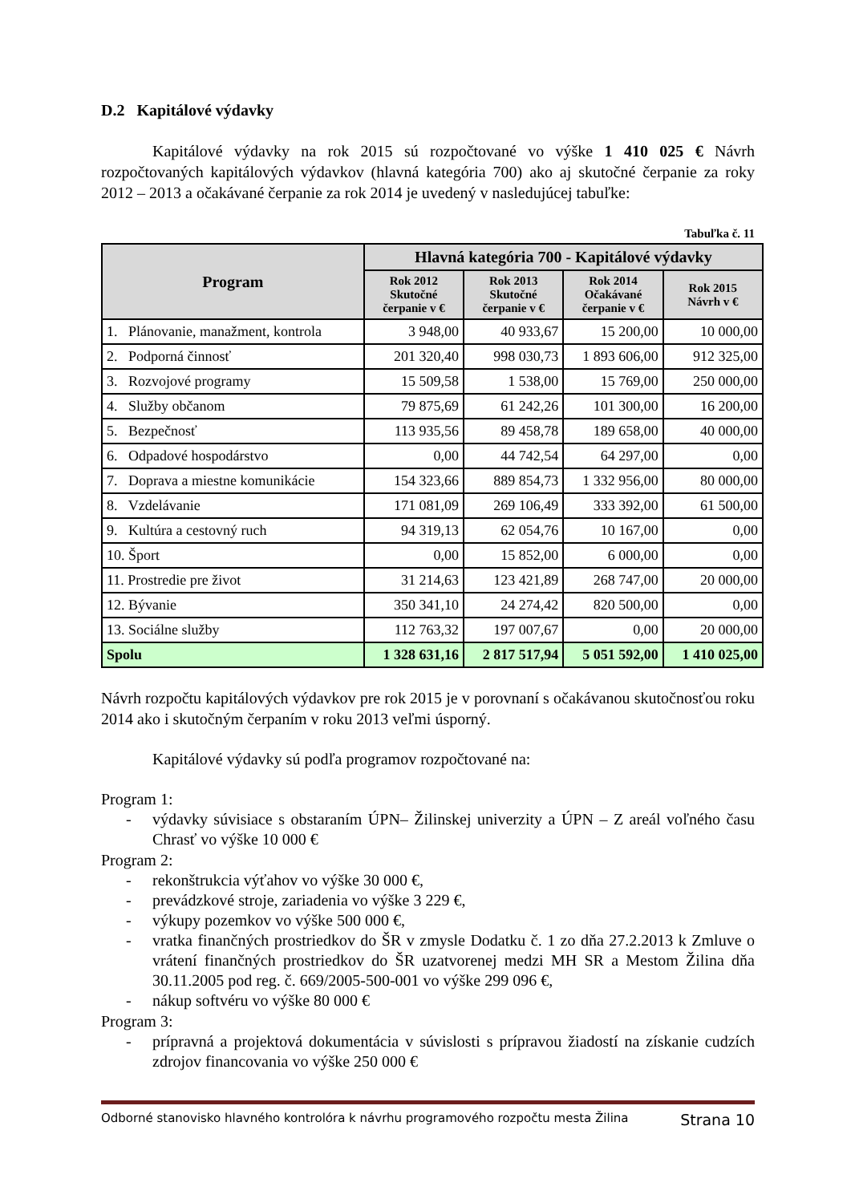D.2 Kapitálové výdavky
Kapitálové výdavky na rok 2015 sú rozpočtované vo výške 1 410 025 € Návrh rozpočtovaných kapitálových výdavkov (hlavná kategória 700) ako aj skutočné čerpanie za roky 2012 – 2013 a očakávané čerpanie za rok 2014 je uvedený v nasledujúcej tabuľke:
Tabuľka č. 11
| Program | Hlavná kategória 700 - Kapitálové výdavky | | | |
| --- | --- | --- | --- | --- |
| | Rok 2012 Skutočné čerpanie v € | Rok 2013 Skutočné čerpanie v € | Rok 2014 Očakávané čerpanie v € | Rok 2015 Návrh v € |
| 1. Plánovanie, manažment, kontrola | 3 948,00 | 40 933,67 | 15 200,00 | 10 000,00 |
| 2. Podporná činnosť | 201 320,40 | 998 030,73 | 1 893 606,00 | 912 325,00 |
| 3. Rozvojové programy | 15 509,58 | 1 538,00 | 15 769,00 | 250 000,00 |
| 4. Služby občanom | 79 875,69 | 61 242,26 | 101 300,00 | 16 200,00 |
| 5. Bezpečnosť | 113 935,56 | 89 458,78 | 189 658,00 | 40 000,00 |
| 6. Odpadové hospodárstvo | 0,00 | 44 742,54 | 64 297,00 | 0,00 |
| 7. Doprava a miestne komunikácie | 154 323,66 | 889 854,73 | 1 332 956,00 | 80 000,00 |
| 8. Vzdelávanie | 171 081,09 | 269 106,49 | 333 392,00 | 61 500,00 |
| 9. Kultúra a cestovný ruch | 94 319,13 | 62 054,76 | 10 167,00 | 0,00 |
| 10. Šport | 0,00 | 15 852,00 | 6 000,00 | 0,00 |
| 11. Prostredie pre život | 31 214,63 | 123 421,89 | 268 747,00 | 20 000,00 |
| 12. Bývanie | 350 341,10 | 24 274,42 | 820 500,00 | 0,00 |
| 13. Sociálne služby | 112 763,32 | 197 007,67 | 0,00 | 20 000,00 |
| Spolu | 1 328 631,16 | 2 817 517,94 | 5 051 592,00 | 1 410 025,00 |
Návrh rozpočtu kapitálových výdavkov pre rok 2015 je v porovnaní s očakávanou skutočnosťou roku 2014 ako i skutočným čerpaním v roku 2013 veľmi úsporný.
Kapitálové výdavky sú podľa programov rozpočtované na:
Program 1:
- výdavky súvisiace s obstaraním ÚPN– Žilinskej univerzity a ÚPN – Z areál voľného času Chrasť vo výške 10 000 €
Program 2:
- rekonštrukcia výťahov vo výške 30 000 €,
- prevádzkové stroje, zariadenia vo výške 3 229 €,
- výkupy pozemkov vo výške 500 000 €,
- vratka finančných prostriedkov do ŠR v zmysle Dodatku č. 1 zo dňa 27.2.2013 k Zmluve o vrátení finančných prostriedkov do ŠR uzatvorenej medzi MH SR a Mestom Žilina dňa 30.11.2005 pod reg. č. 669/2005-500-001 vo výške 299 096 €,
- nákup softvéru vo výške 80 000 €
Program 3:
- prípravná a projektová dokumentácia v súvislosti s prípravou žiadostí na získanie cudzích zdrojov financovania vo výške 250 000 €
Odborné stanovisko hlavného kontrolóra k návrhu programového rozpočtu mesta Žilina Strana 10